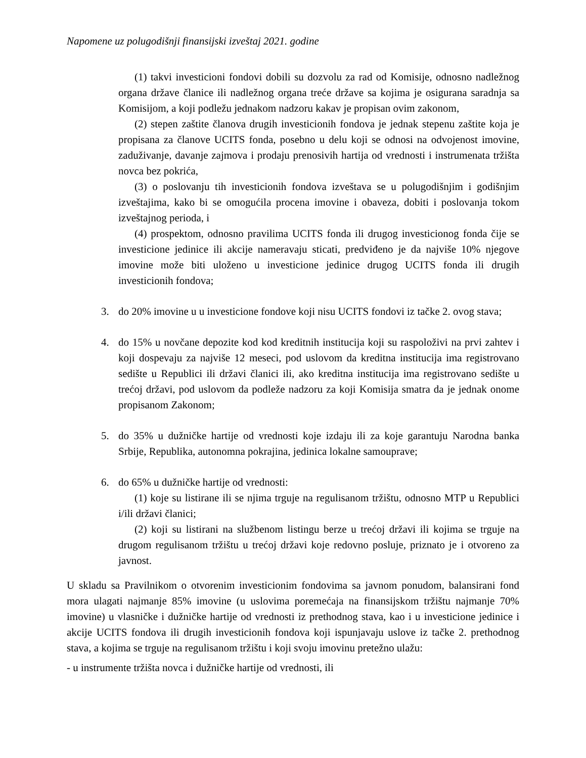Napomene uz polugodišnji finansijski izveštaj 2021. godine
(1) takvi investicioni fondovi dobili su dozvolu za rad od Komisije, odnosno nadležnog organa države članice ili nadležnog organa treće države sa kojima je osigurana saradnja sa Komisijom, a koji podležu jednakom nadzoru kakav je propisan ovim zakonom,
(2) stepen zaštite članova drugih investicionih fondova je jednak stepenu zaštite koja je propisana za članove UCITS fonda, posebno u delu koji se odnosi na odvojenost imovine, zaduživanje, davanje zajmova i prodaju prenosivih hartija od vrednosti i instrumenata tržišta novca bez pokrića,
(3) o poslovanju tih investicionih fondova izveštava se u polugodišnjim i godišnjim izveštajima, kako bi se omogućila procena imovine i obaveza, dobiti i poslovanja tokom izveštajnog perioda, i
(4) prospektom, odnosno pravilima UCITS fonda ili drugog investicionog fonda čije se investicione jedinice ili akcije nameravaju sticati, predviđeno je da najviše 10% njegove imovine može biti uloženo u investicione jedinice drugog UCITS fonda ili drugih investicionih fondova;
3. do 20% imovine u u investicione fondove koji nisu UCITS fondovi iz tačke 2. ovog stava;
4. do 15% u novčane depozite kod kod kreditnih institucija koji su raspoloživi na prvi zahtev i koji dospevaju za najviše 12 meseci, pod uslovom da kreditna institucija ima registrovano sedište u Republici ili državi članici ili, ako kreditna institucija ima registrovano sedište u trećoj državi, pod uslovom da podleže nadzoru za koji Komisija smatra da je jednak onome propisanom Zakonom;
5. do 35% u dužničke hartije od vrednosti koje izdaju ili za koje garantuju Narodna banka Srbije, Republika, autonomna pokrajina, jedinica lokalne samouprave;
6. do 65% u dužničke hartije od vrednosti:
(1) koje su listirane ili se njima trguje na regulisanom tržištu, odnosno MTP u Republici i/ili državi članici;
(2) koji su listirani na službenom listingu berze u trećoj državi ili kojima se trguje na drugom regulisanom tržištu u trećoj državi koje redovno posluje, priznato je i otvoreno za javnost.
U skladu sa Pravilnikom o otvorenim investicionim fondovima sa javnom ponudom, balansirani fond mora ulagati najmanje 85% imovine (u uslovima poremećaja na finansijskom tržištu najmanje 70% imovine) u vlasničke i dužničke hartije od vrednosti iz prethodnog stava, kao i u investicione jedinice i akcije UCITS fondova ili drugih investicionih fondova koji ispunjavaju uslove iz tačke 2. prethodnog stava, a kojima se trguje na regulisanom tržištu i koji svoju imovinu pretežno ulažu:
- u instrumente tržišta novca i dužničke hartije od vrednosti, ili